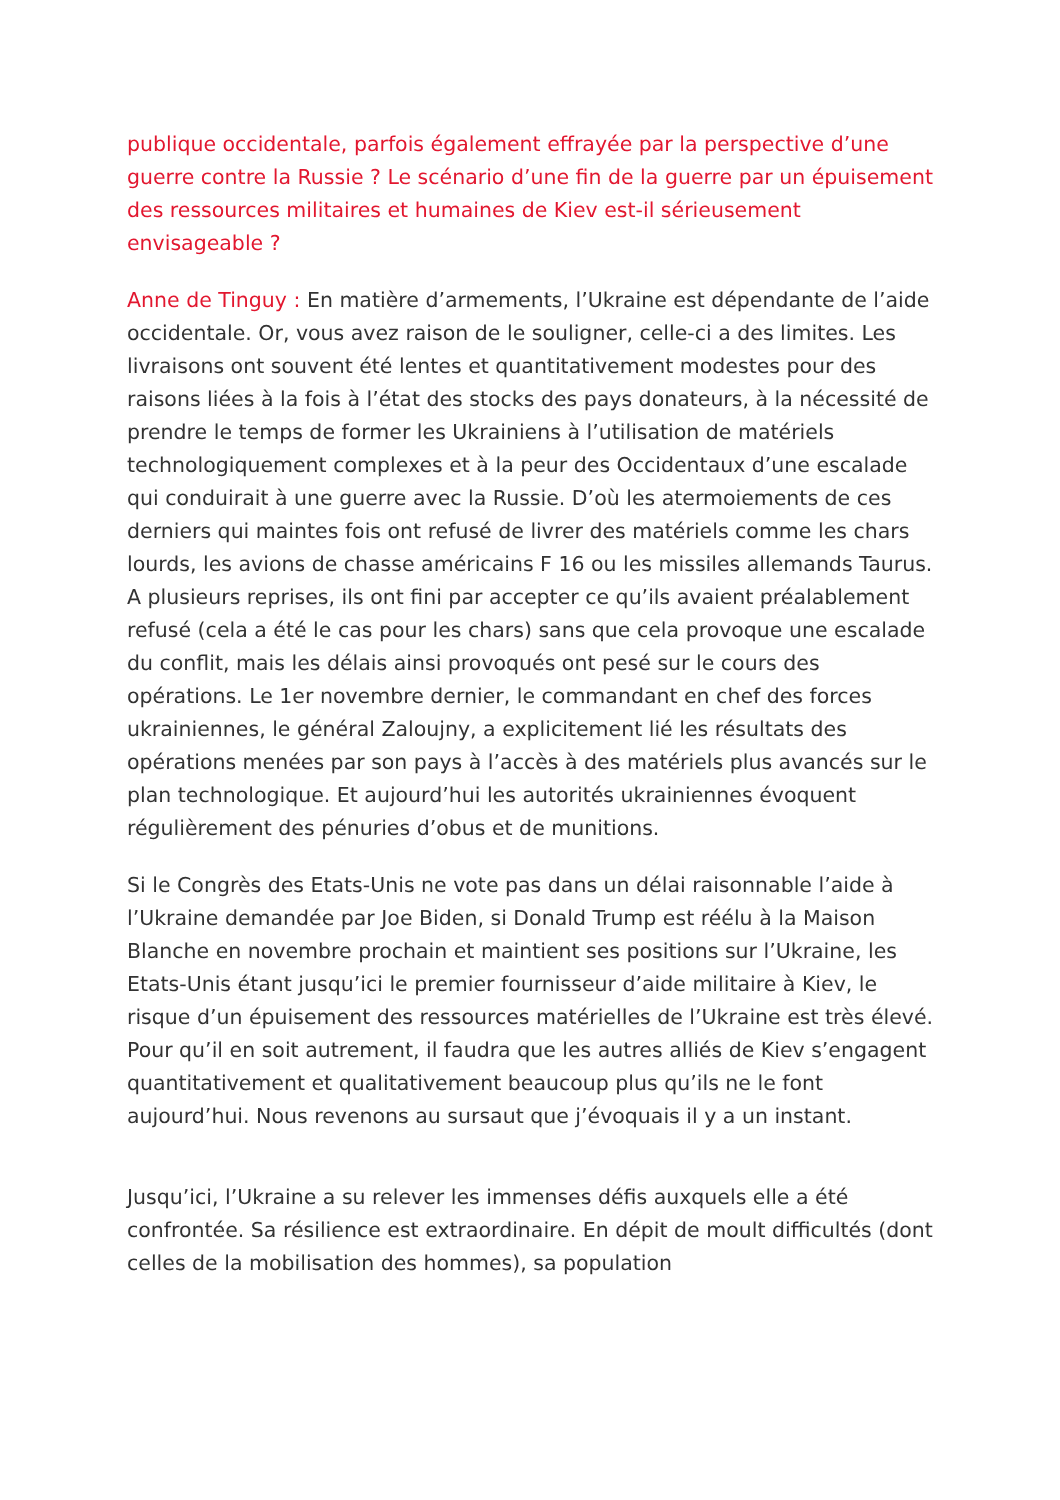publique occidentale, parfois également effrayée par la perspective d’une guerre contre la Russie ? Le scénario d’une fin de la guerre par un épuisement des ressources militaires et humaines de Kiev est-il sérieusement envisageable ?
Anne de Tinguy : En matière d’armements, l’Ukraine est dépendante de l’aide occidentale. Or, vous avez raison de le souligner, celle-ci a des limites. Les livraisons ont souvent été lentes et quantitativement modestes pour des raisons liées à la fois à l’état des stocks des pays donateurs, à la nécessité de prendre le temps de former les Ukrainiens à l’utilisation de matériels technologiquement complexes et à la peur des Occidentaux d’une escalade qui conduirait à une guerre avec la Russie. D’où les atermoiements de ces derniers qui maintes fois ont refusé de livrer des matériels comme les chars lourds, les avions de chasse américains F 16 ou les missiles allemands Taurus. A plusieurs reprises, ils ont fini par accepter ce qu’ils avaient préalablement refusé (cela a été le cas pour les chars) sans que cela provoque une escalade du conflit, mais les délais ainsi provoqués ont pesé sur le cours des opérations. Le 1er novembre dernier, le commandant en chef des forces ukrainiennes, le général Zaloujny, a explicitement lié les résultats des opérations menées par son pays à l’accès à des matériels plus avancés sur le plan technologique. Et aujourd’hui les autorités ukrainiennes évoquent régulièrement des pénuries d’obus et de munitions.
Si le Congrès des Etats-Unis ne vote pas dans un délai raisonnable l’aide à l’Ukraine demandée par Joe Biden, si Donald Trump est réélu à la Maison Blanche en novembre prochain et maintient ses positions sur l’Ukraine, les Etats-Unis étant jusqu’ici le premier fournisseur d’aide militaire à Kiev, le risque d’un épuisement des ressources matérielles de l’Ukraine est très élevé. Pour qu’il en soit autrement, il faudra que les autres alliés de Kiev s’engagent quantitativement et qualitativement beaucoup plus qu’ils ne le font aujourd’hui. Nous revenons au sursaut que j’évoquais il y a un instant.
Jusqu’ici, l’Ukraine a su relever les immenses défis auxquels elle a été confrontée. Sa résilience est extraordinaire. En dépit de moult difficultés (dont celles de la mobilisation des hommes), sa population